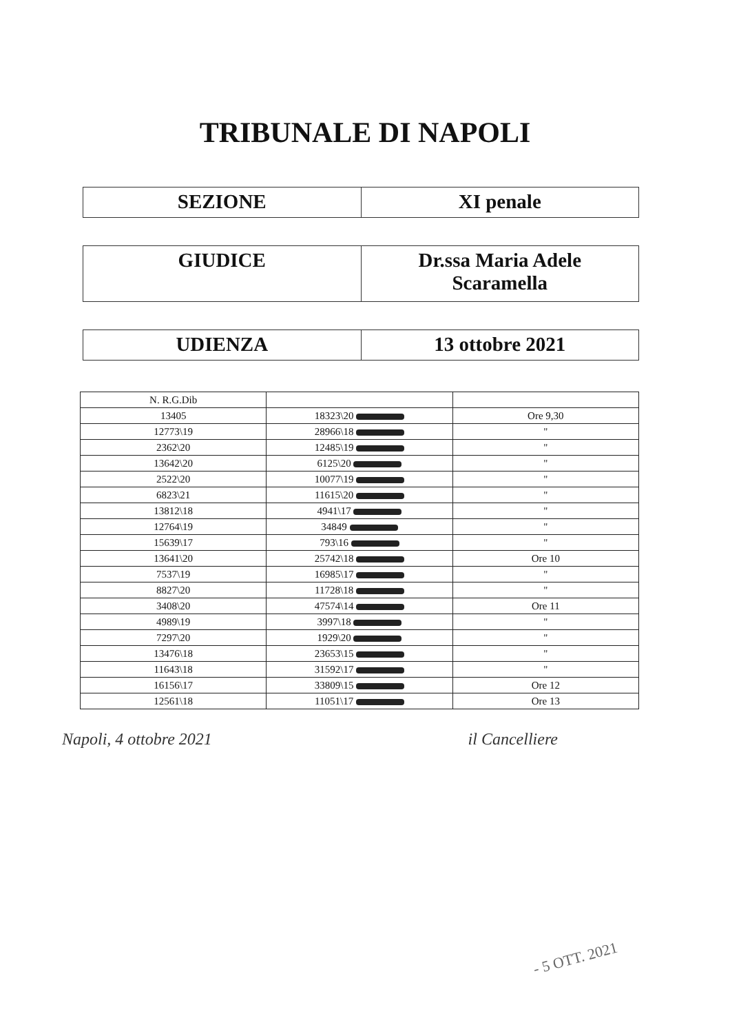TRIBUNALE DI NAPOLI
| SEZIONE | XI penale |
| GIUDICE | Dr.ssa Maria Adele Scaramella |
| UDIENZA | 13 ottobre 2021 |
| N. R.G.Dib | | |
| --- | --- | --- |
| 13405 | 18323\20 | Ore 9,30 |
| 12773\19 | 28966\18 | " |
| 2362\20 | 12485\19 | " |
| 13642\20 | 6125\20 | " |
| 2522\20 | 10077\19 | " |
| 6823\21 | 11615\20 | " |
| 13812\18 | 4941\17 | " |
| 12764\19 | 34849 | " |
| 15639\17 | 793\16 | " |
| 13641\20 | 25742\18 | Ore 10 |
| 7537\19 | 16985\17 | " |
| 8827\20 | 11728\18 | " |
| 3408\20 | 47574\14 | Ore 11 |
| 4989\19 | 3997\18 | " |
| 7297\20 | 1929\20 | " |
| 13476\18 | 23653\15 | " |
| 11643\18 | 31592\17 | " |
| 16156\17 | 33809\15 | Ore 12 |
| 12561\18 | 11051\17 | Ore 13 |
Napoli, 4 ottobre 2021 il Cancelliere
- 5 OTT. 2021